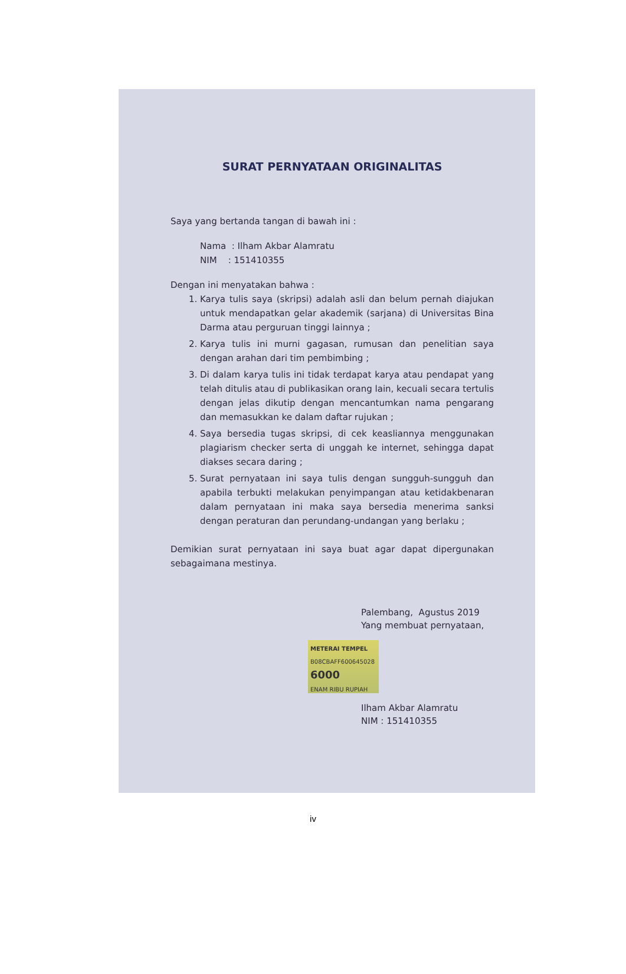SURAT PERNYATAAN ORIGINALITAS
Saya yang bertanda tangan di bawah ini :
Nama : Ilham Akbar Alamratu
NIM : 151410355
Dengan ini menyatakan bahwa :
1. Karya tulis saya (skripsi) adalah asli dan belum pernah diajukan untuk mendapatkan gelar akademik (sarjana) di Universitas Bina Darma atau perguruan tinggi lainnya ;
2. Karya tulis ini murni gagasan, rumusan dan penelitian saya dengan arahan dari tim pembimbing ;
3. Di dalam karya tulis ini tidak terdapat karya atau pendapat yang telah ditulis atau di publikasikan orang lain, kecuali secara tertulis dengan jelas dikutip dengan mencantumkan nama pengarang dan memasukkan ke dalam daftar rujukan ;
4. Saya bersedia tugas skripsi, di cek keasliannya menggunakan plagiarism checker serta di unggah ke internet, sehingga dapat diakses secara daring ;
5. Surat pernyataan ini saya tulis dengan sungguh-sungguh dan apabila terbukti melakukan penyimpangan atau ketidakbenaran dalam pernyataan ini maka saya bersedia menerima sanksi dengan peraturan dan perundang-undangan yang berlaku ;
Demikian surat pernyataan ini saya buat agar dapat dipergunakan sebagaimana mestinya.
Palembang, Agustus 2019
Yang membuat pernyataan,
METERAI TEMPEL
B08CBAFF600645028
6000
ENAM RIBU RUPIAH
Ilham Akbar Alamratu
NIM : 151410355
iv